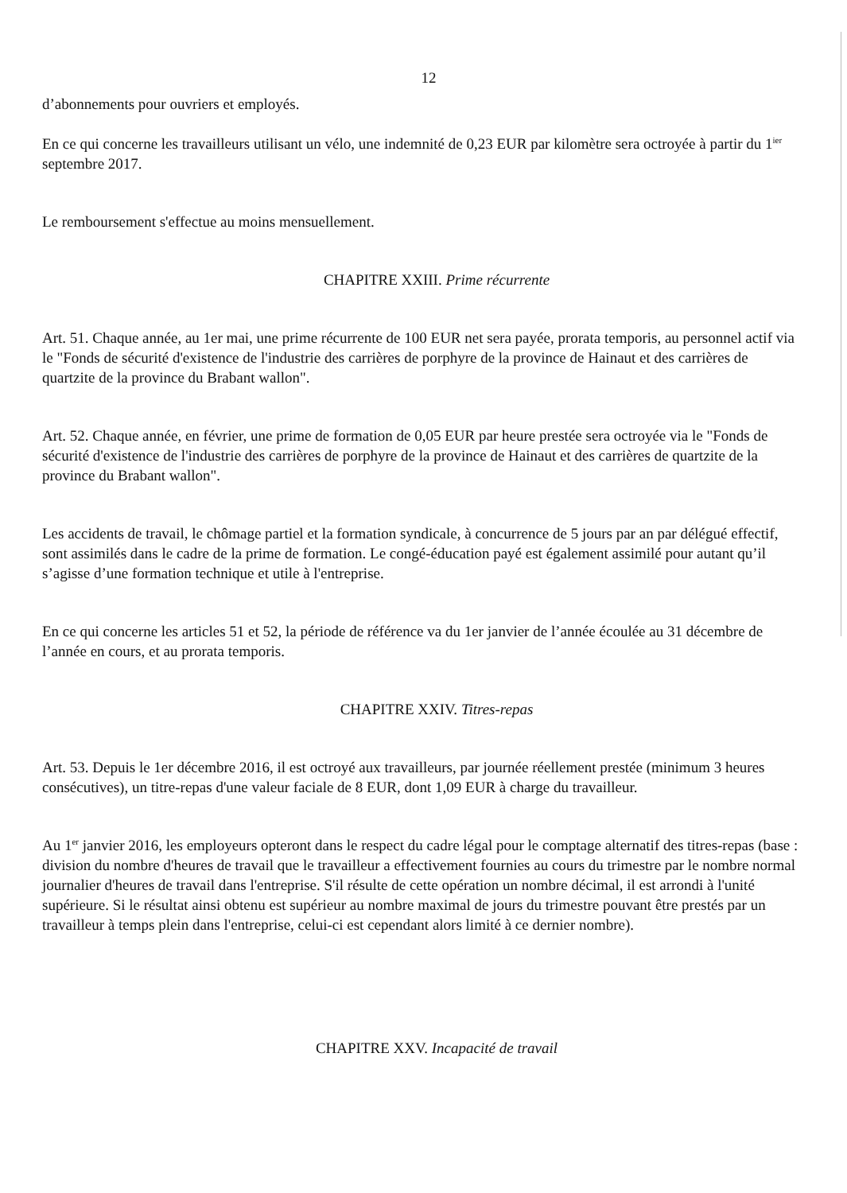12
d’abonnements pour ouvriers et employés.
En ce qui concerne les travailleurs utilisant un vélo, une indemnité de 0,23 EUR par kilomètre sera octroyée à partir du 1<sup>ier</sup> septembre 2017.
Le remboursement s'effectue au moins mensuellement.
CHAPITRE XXIII. Prime récurrente
Art. 51. Chaque année, au 1er mai, une prime récurrente de 100 EUR net sera payée, prorata temporis, au personnel actif via le "Fonds de sécurité d'existence de l'industrie des carrières de porphyre de la province de Hainaut et des carrières de quartzite de la province du Brabant wallon".
Art. 52. Chaque année, en février, une prime de formation de 0,05 EUR par heure prestée sera octroyée via le "Fonds de sécurité d'existence de l'industrie des carrières de porphyre de la province de Hainaut et des carrières de quartzite de la province du Brabant wallon".
Les accidents de travail, le chômage partiel et la formation syndicale, à concurrence de 5 jours par an par délégué effectif, sont assimilés dans le cadre de la prime de formation. Le congé-éducation payé est également assimilé pour autant qu’il s’agisse d’une formation technique et utile à l'entreprise.
En ce qui concerne les articles 51 et 52, la période de référence va du 1er janvier de l’année écoulée au 31 décembre de l’année en cours, et au prorata temporis.
CHAPITRE XXIV. Titres-repas
Art. 53. Depuis le 1er décembre 2016, il est octroyé aux travailleurs, par journée réellement prestée (minimum 3 heures consécutives), un titre-repas d'une valeur faciale de 8 EUR, dont 1,09 EUR à charge du travailleur.
Au 1<sup>er</sup> janvier 2016, les employeurs opteront dans le respect du cadre légal pour le comptage alternatif des titres-repas (base : division du nombre d'heures de travail que le travailleur a effectivement fournies au cours du trimestre par le nombre normal journalier d'heures de travail dans l'entreprise. S'il résulte de cette opération un nombre décimal, il est arrondi à l'unité supérieure. Si le résultat ainsi obtenu est supérieur au nombre maximal de jours du trimestre pouvant être prestés par un travailleur à temps plein dans l'entreprise, celui-ci est cependant alors limité à ce dernier nombre).
CHAPITRE XXV. Incapacité de travail